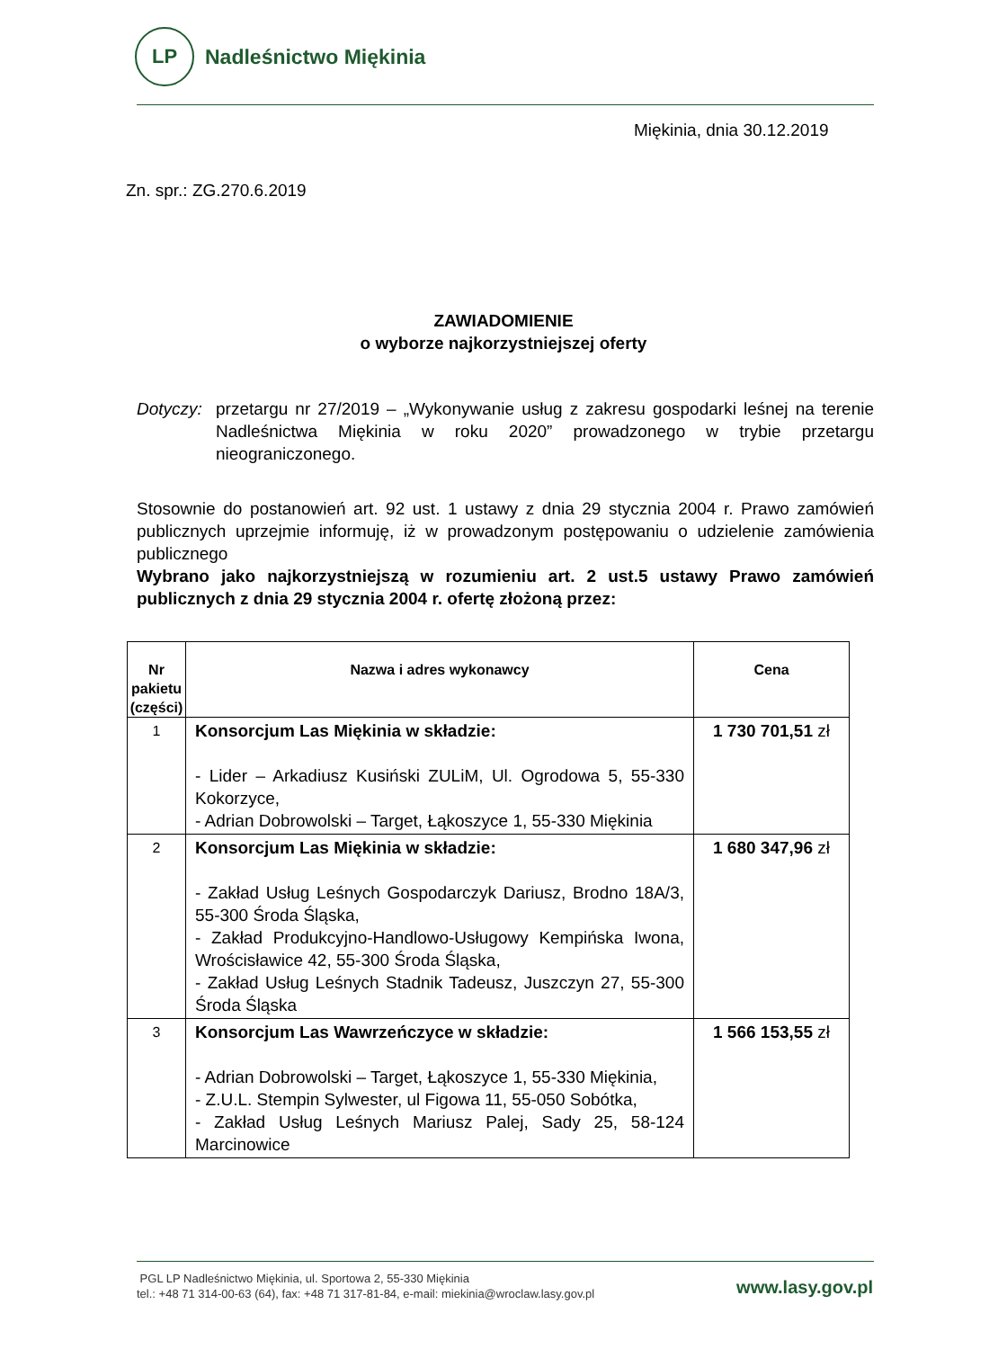LP
Nadleśnictwo Miękinia
Miękinia, dnia 30.12.2019
Zn. spr.: ZG.270.6.2019
ZAWIADOMIENIE
o wyborze najkorzystniejszej oferty
Dotyczy: przetargu nr 27/2019 – „Wykonywanie usług z zakresu gospodarki leśnej na terenie Nadleśnictwa Miękinia w roku 2020” prowadzonego w trybie przetargu nieograniczonego.
Stosownie do postanowień art. 92 ust. 1 ustawy z dnia 29 stycznia 2004 r. Prawo zamówień publicznych uprzejmie informuję, iż w prowadzonym postępowaniu o udzielenie zamówienia publicznego
Wybrano jako najkorzystniejszą w rozumieniu art. 2 ust.5 ustawy Prawo zamówień publicznych z dnia 29 stycznia 2004 r. ofertę złożoną przez:
| Nr pakietu (części) | Nazwa i adres wykonawcy | Cena |
| --- | --- | --- |
| 1 | Konsorcjum Las Miękinia w składzie: - Lider – Arkadiusz Kusiński ZULiM, Ul. Ogrodowa 5, 55-330 Kokorzyce, - Adrian Dobrowolski – Target, Łąkoszyce 1, 55-330 Miękinia | 1 730 701,51 zł |
| 2 | Konsorcjum Las Miękinia w składzie: - Zakład Usług Leśnych Gospodarczyk Dariusz, Brodno 18A/3, 55-300 Środa Śląska, - Zakład Produkcyjno-Handlowo-Usługowy Kempińska Iwona, Wrościsławice 42, 55-300 Środa Śląska, - Zakład Usług Leśnych Stadnik Tadeusz, Juszczyn 27, 55-300 Środa Śląska | 1 680 347,96 zł |
| 3 | Konsorcjum Las Wawrzeńczyce w składzie: - Adrian Dobrowolski – Target, Łąkoszyce 1, 55-330 Miękinia, - Z.U.L. Stempin Sylwester, ul Figowa 11, 55-050 Sobótka, - Zakład Usług Leśnych Mariusz Palej, Sady 25, 58-124 Marcinowice | 1 566 153,55 zł |
PGL LP Nadleśnictwo Miękinia, ul. Sportowa 2, 55-330 Miękinia
tel.: +48 71 314-00-63 (64), fax: +48 71 317-81-84, e-mail: miekinia@wroclaw.lasy.gov.pl
www.lasy.gov.pl